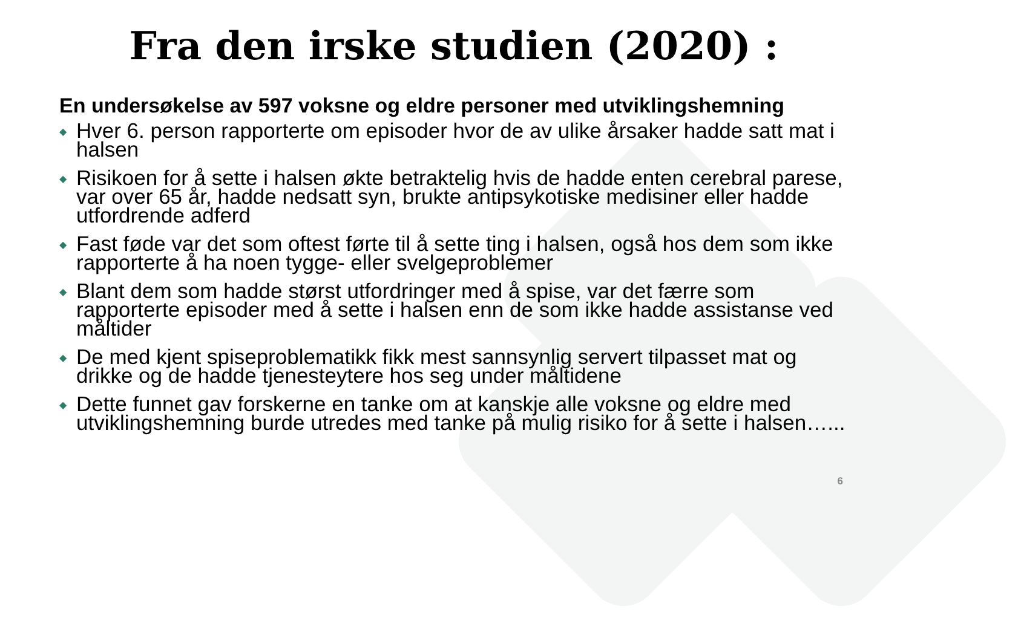Fra den irske studien (2020) :
En undersøkelse av 597 voksne og eldre personer med utviklingshemning
◆ Hver 6. person rapporterte om episoder hvor de av ulike årsaker hadde satt mat i halsen
◆ Risikoen for å sette i halsen økte betraktelig hvis de hadde enten cerebral parese, var over 65 år, hadde nedsatt syn, brukte antipsykotiske medisiner eller hadde utfordrende adferd
◆ Fast føde var det som oftest førte til å sette ting i halsen, også hos dem som ikke rapporterte å ha noen tygge- eller svelgeproblemer
◆ Blant dem som hadde størst utfordringer med å spise, var det færre som rapporterte episoder med å sette i halsen enn de som ikke hadde assistanse ved måltider
◆ De med kjent spiseproblematikk fikk mest sannsynlig servert tilpasset mat og drikke og de hadde tjenesteytere hos seg under måltidene
◆ Dette funnet gav forskerne en tanke om at kanskje alle voksne og eldre med utviklingshemning burde utredes med tanke på mulig risiko for å sette i halsen…...
6